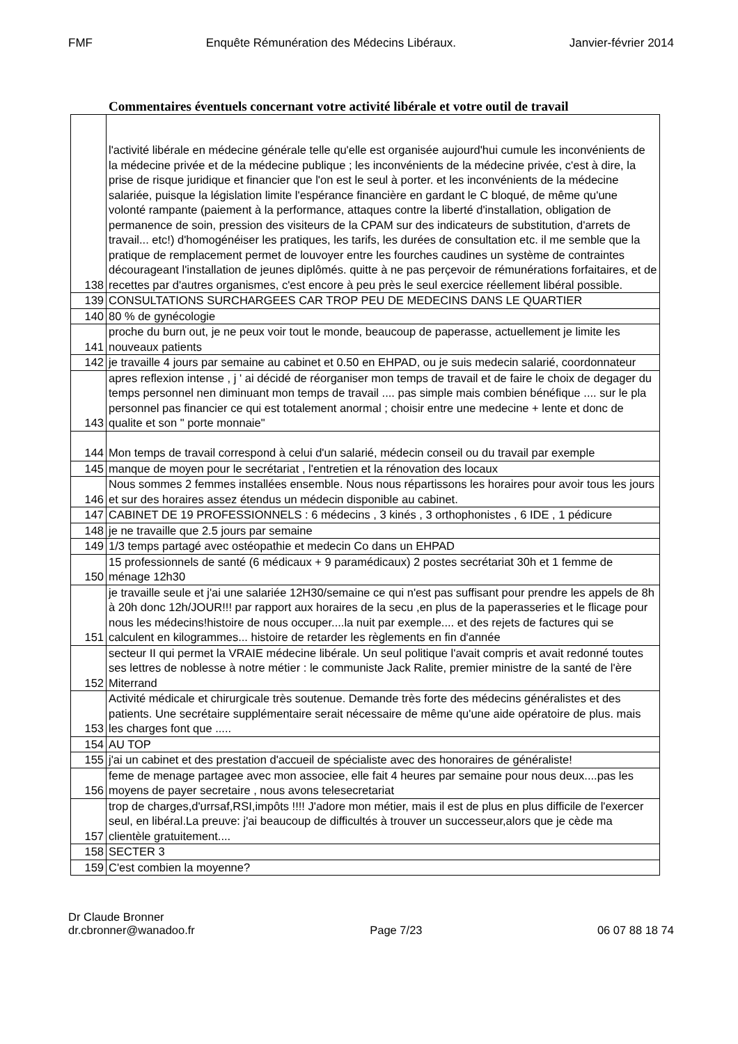FMF Enquête Rémunération des Médecins Libéraux. Janvier-février 2014
Commentaires éventuels concernant votre activité libérale et votre outil de travail
| 138 | l'activité libérale en médecine générale telle qu'elle est organisée aujourd'hui cumule les inconvénients de la médecine privée et de la médecine publique ; les inconvénients de la médecine privée, c'est à dire, la prise de risque juridique et financier que l'on est le seul à porter. et les inconvénients de la médecine salariée, puisque la législation limite l'espérance financière en gardant le C bloqué, de même qu'une volonté rampante (paiement à la performance, attaques contre la liberté d'installation, obligation de permanence de soin, pression des visiteurs de la CPAM sur des indicateurs de substitution, d'arrets de travail... etc!) d'homogénéiser les pratiques, les tarifs, les durées de consultation etc. il me semble que la pratique de remplacement permet de louvoyer entre les fourches caudines un système de contraintes décourageant l'installation de jeunes diplômés. quitte à ne pas perçevoir de rémunérations forfaitaires, et de recettes par d'autres organismes, c'est encore à peu près le seul exercice réellement libéral possible. |
| 139 | CONSULTATIONS SURCHARGEES CAR TROP PEU DE MEDECINS DANS LE QUARTIER |
| 140 | 80 % de gynécologie |
| 141 | proche du burn out, je ne peux voir tout le monde, beaucoup de paperasse, actuellement je limite les nouveaux patients |
| 142 | je travaille 4 jours par semaine au cabinet et 0.50 en EHPAD, ou je suis medecin salarié, coordonnateur |
| 143 | apres reflexion intense , j ' ai décidé de réorganiser mon temps de travail et de faire le choix de degager du temps personnel nen diminuant mon temps de travail .... pas simple mais combien bénéfique .... sur le pla personnel pas financier ce qui est totalement anormal ; choisir entre une medecine + lente et donc de qualite et son " porte monnaie" |
| 144 | Mon temps de travail correspond à celui d'un salarié, médecin conseil ou du travail par exemple |
| 145 | manque de moyen pour le secrétariat , l'entretien et la rénovation des locaux |
| 146 | Nous sommes 2 femmes installées ensemble. Nous nous répartissons les horaires pour avoir tous les jours et sur des horaires assez étendus un médecin disponible au cabinet. |
| 147 | CABINET DE 19 PROFESSIONNELS : 6 médecins , 3 kinés , 3 orthophonistes , 6 IDE , 1 pédicure |
| 148 | je ne travaille que 2.5 jours par semaine |
| 149 | 1/3 temps partagé avec ostéopathie et medecin Co dans un EHPAD |
| 150 | 15 professionnels de santé (6 médicaux + 9 paramédicaux) 2 postes secrétariat 30h et 1 femme de ménage 12h30 |
| 151 | je travaille seule et j'ai une salariée 12H30/semaine ce qui n'est pas suffisant pour prendre les appels de 8h à 20h donc 12h/JOUR!!! par rapport aux horaires de la secu ,en plus de la paperasseries et le flicage pour nous les médecins!histoire de nous occuper....la nuit par exemple.... et des rejets de factures qui se calculent en kilogrammes... histoire de retarder les règlements en fin d'année |
| 152 | secteur II qui permet la VRAIE médecine libérale. Un seul politique l'avait compris et avait redonné toutes ses lettres de noblesse à notre métier : le communiste Jack Ralite, premier ministre de la santé de l'ère Miterrand |
| 153 | Activité médicale et chirurgicale très soutenue. Demande très forte des médecins généralistes et des patients. Une secrétaire supplémentaire serait nécessaire de même qu'une aide opératoire de plus. mais les charges font que ..... |
| 154 | AU TOP |
| 155 | j'ai un cabinet et des prestation d'accueil de spécialiste avec des honoraires de généraliste! |
| 156 | feme de menage partagee avec mon associee, elle fait 4 heures par semaine pour nous deux....pas les moyens de payer secretaire , nous avons telesecretariat |
| 157 | trop de charges,d'urrsaf,RSI,impôts !!!! J'adore mon métier, mais il est de plus en plus difficile de l'exercer seul, en libéral.La preuve: j'ai beaucoup de difficultés à trouver un successeur,alors que je cède ma clientèle gratuitement.... |
| 158 | SECTER 3 |
| 159 | C'est combien la moyenne? |
Dr Claude Bronner
dr.cbronner@wanadoo.fr Page 7/23 06 07 88 18 74